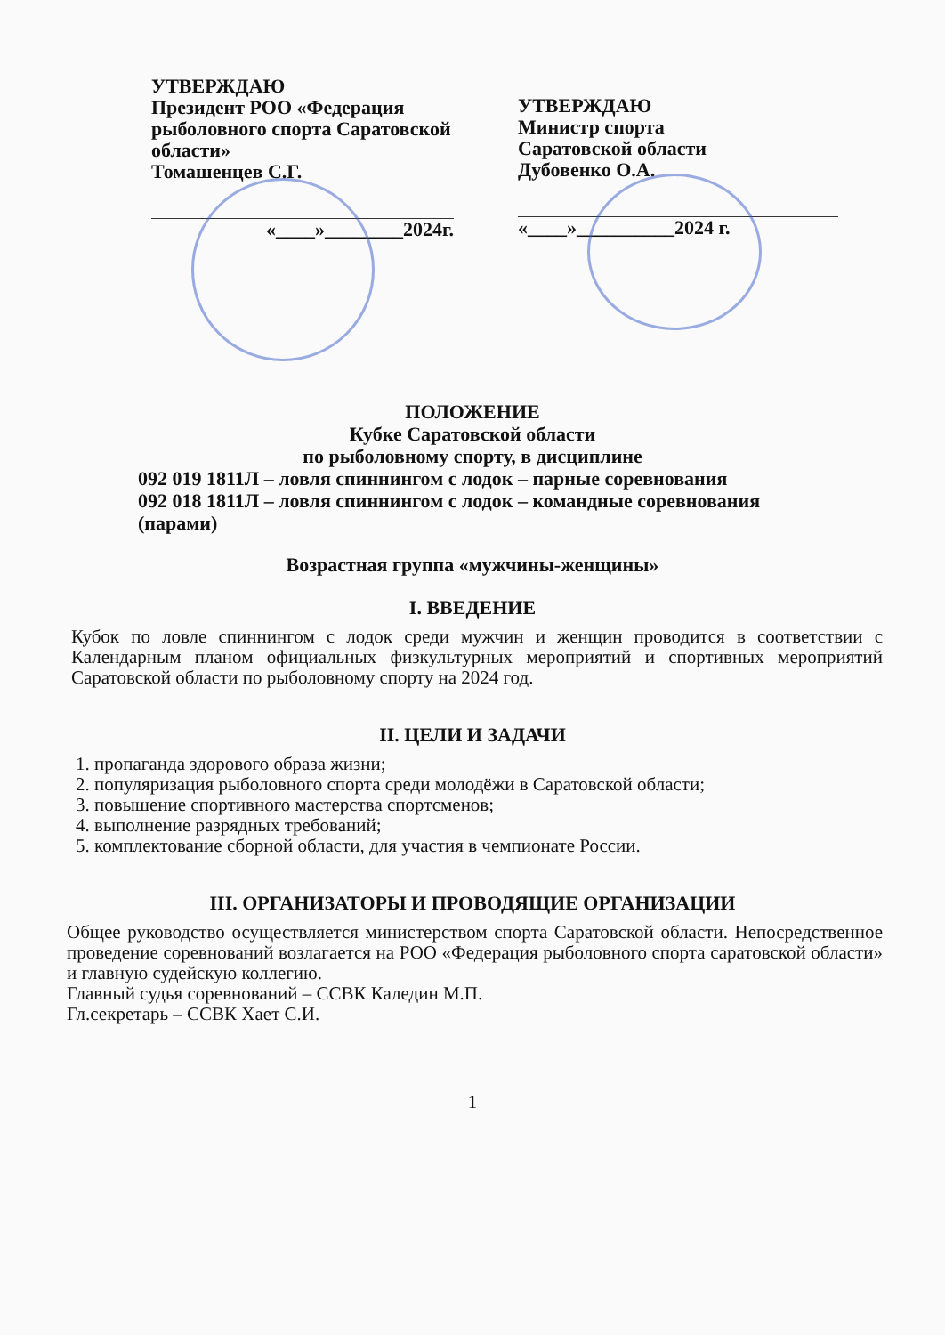УТВЕРЖДАЮ
Президент РОО «Федерация рыболовного спорта Саратовской области»
Томашенцев С.Г.
«____»________2024г.
УТВЕРЖДАЮ
Министр спорта
Саратовской области
Дубовенко О.А.
«____»__________2024 г.
ПОЛОЖЕНИЕ
Кубке Саратовской области
по рыболовному спорту, в дисциплине
092 019 1811Л – ловля спиннингом с лодок – парные соревнования
092 018 1811Л – ловля спиннингом с лодок – командные соревнования
(парами)
Возрастная группа «мужчины-женщины»
I. ВВЕДЕНИЕ
Кубок по ловле спиннингом с лодок среди мужчин и женщин проводится в соответствии с Календарным планом официальных физкультурных мероприятий и спортивных мероприятий Саратовской области по рыболовному спорту на 2024 год.
II. ЦЕЛИ И ЗАДАЧИ
1. пропаганда здорового образа жизни;
2. популяризация рыболовного спорта среди молодёжи в Саратовской области;
3. повышение спортивного мастерства спортсменов;
4. выполнение разрядных требований;
5. комплектование сборной области, для участия в чемпионате России.
III. ОРГАНИЗАТОРЫ И ПРОВОДЯЩИЕ ОРГАНИЗАЦИИ
Общее руководство осуществляется министерством спорта Саратовской области. Непосредственное проведение соревнований возлагается на РОО «Федерация рыболовного спорта саратовской области» и главную судейскую коллегию.
Главный судья соревнований – ССВК Каледин М.П.
Гл.секретарь – ССВК Хает С.И.
1